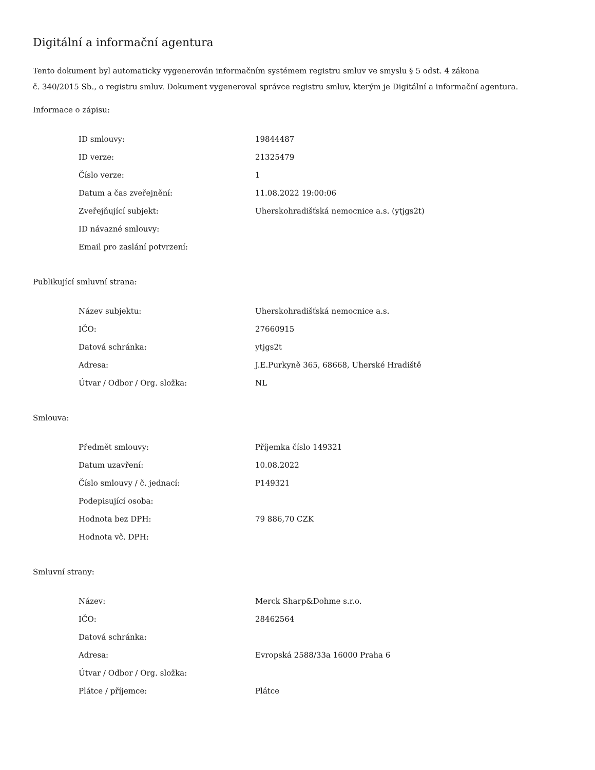Digitální a informační agentura
Tento dokument byl automaticky vygenerován informačním systémem registru smluv ve smyslu § 5 odst. 4 zákona
č. 340/2015 Sb., o registru smluv. Dokument vygeneroval správce registru smluv, kterým je Digitální a informační agentura.
Informace o zápisu:
| ID smlouvy: | 19844487 |
| ID verze: | 21325479 |
| Číslo verze: | 1 |
| Datum a čas zveřejnění: | 11.08.2022 19:00:06 |
| Zveřejňující subjekt: | Uherskohradišťská nemocnice a.s. (ytjgs2t) |
| ID návazné smlouvy: | |
| Email pro zaslání potvrzení: | |
Publikující smluvní strana:
| Název subjektu: | Uherskohradišťská nemocnice a.s. |
| IČO: | 27660915 |
| Datová schránka: | ytjgs2t |
| Adresa: | J.E.Purkyně 365, 68668, Uherské Hradiště |
| Útvar / Odbor / Org. složka: | NL |
Smlouva:
| Předmět smlouvy: | Příjemka číslo 149321 |
| Datum uzavření: | 10.08.2022 |
| Číslo smlouvy / č. jednací: | P149321 |
| Podepisující osoba: | |
| Hodnota bez DPH: | 79 886,70 CZK |
| Hodnota vč. DPH: | |
Smluvní strany:
| Název: | Merck Sharp&Dohme s.r.o. |
| IČO: | 28462564 |
| Datová schránka: | |
| Adresa: | Evropská 2588/33a 16000 Praha 6 |
| Útvar / Odbor / Org. složka: | |
| Plátce / příjemce: | Plátce |